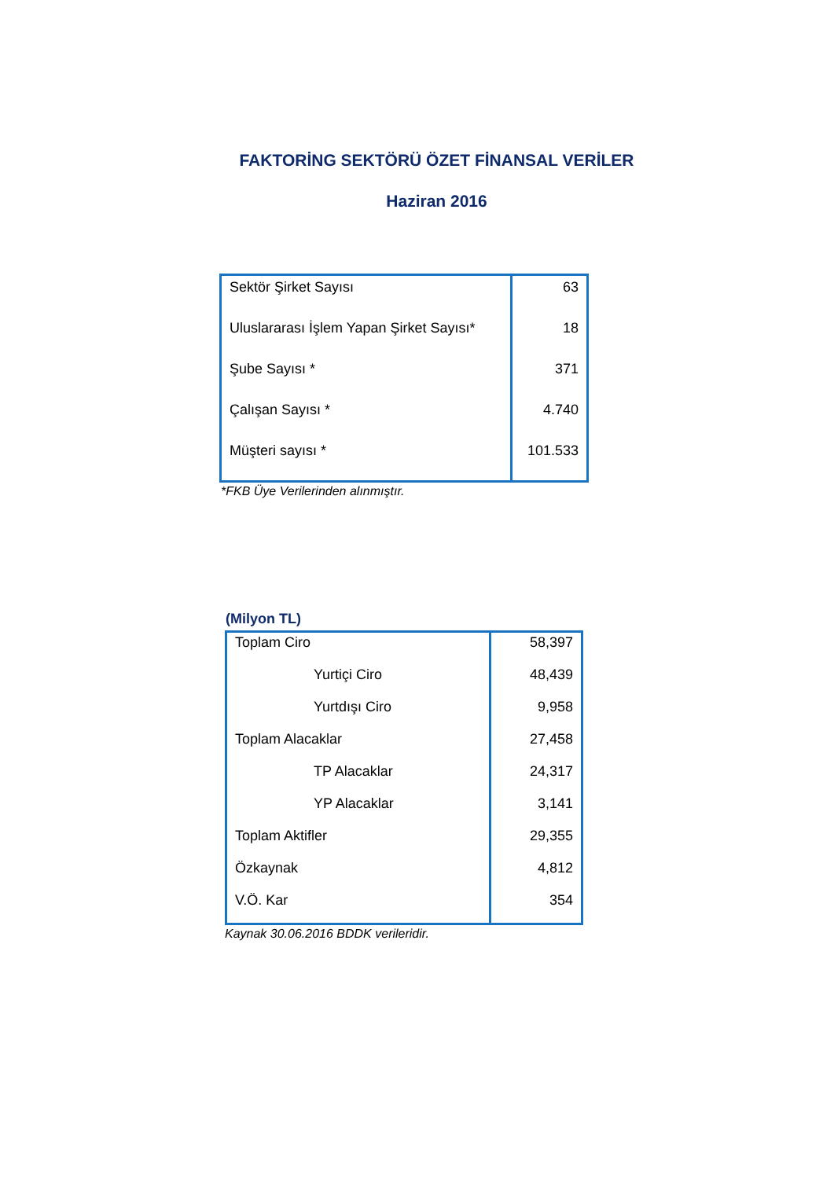FAKTORİNG SEKTÖRÜ ÖZET FİNANSAL VERİLER
Haziran 2016
| Sektör Şirket Sayısı | 63 |
| Uluslararası İşlem Yapan Şirket Sayısı* | 18 |
| Şube Sayısı * | 371 |
| Çalışan Sayısı * | 4.740 |
| Müşteri sayısı * | 101.533 |
*FKB Üye Verilerinden alınmıştır.
(Milyon TL)
| Toplam Ciro | 58,397 |
| Yurtiçi Ciro | 48,439 |
| Yurtdışı Ciro | 9,958 |
| Toplam Alacaklar | 27,458 |
| TP Alacaklar | 24,317 |
| YP Alacaklar | 3,141 |
| Toplam Aktifler | 29,355 |
| Özkaynak | 4,812 |
| V.Ö. Kar | 354 |
Kaynak 30.06.2016 BDDK verileridir.